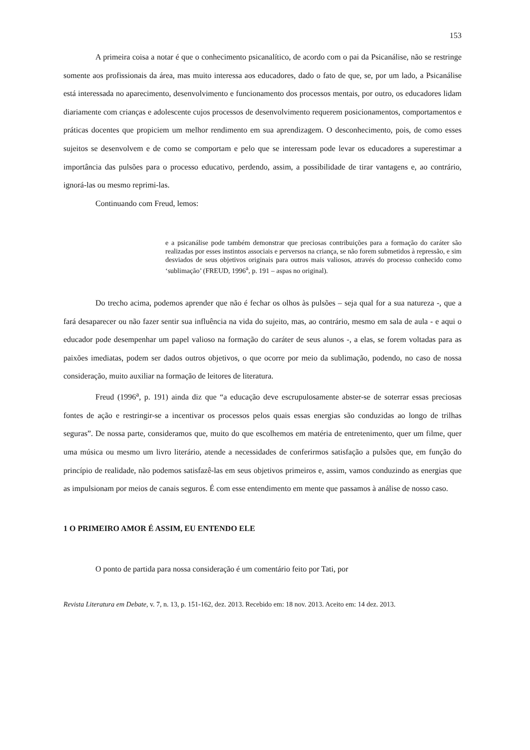153
A primeira coisa a notar é que o conhecimento psicanalítico, de acordo com o pai da Psicanálise, não se restringe somente aos profissionais da área, mas muito interessa aos educadores, dado o fato de que, se, por um lado, a Psicanálise está interessada no aparecimento, desenvolvimento e funcionamento dos processos mentais, por outro, os educadores lidam diariamente com crianças e adolescente cujos processos de desenvolvimento requerem posicionamentos, comportamentos e práticas docentes que propiciem um melhor rendimento em sua aprendizagem. O desconhecimento, pois, de como esses sujeitos se desenvolvem e de como se comportam e pelo que se interessam pode levar os educadores a superestimar a importância das pulsões para o processo educativo, perdendo, assim, a possibilidade de tirar vantagens e, ao contrário, ignorá-las ou mesmo reprimi-las.
Continuando com Freud, lemos:
e a psicanálise pode também demonstrar que preciosas contribuições para a formação do caráter são realizadas por esses instintos associais e perversos na criança, se não forem submetidos à repressão, e sim desviados de seus objetivos originais para outros mais valiosos, através do processo conhecido como ‘sublimação’ (FREUD, 1996<sup>a</sup>, p. 191 – aspas no original).
Do trecho acima, podemos aprender que não é fechar os olhos às pulsões – seja qual for a sua natureza -, que a fará desaparecer ou não fazer sentir sua influência na vida do sujeito, mas, ao contrário, mesmo em sala de aula - e aqui o educador pode desempenhar um papel valioso na formação do caráter de seus alunos -, a elas, se forem voltadas para as paixões imediatas, podem ser dados outros objetivos, o que ocorre por meio da sublimação, podendo, no caso de nossa consideração, muito auxiliar na formação de leitores de literatura.
Freud (1996<sup>a</sup>, p. 191) ainda diz que “a educação deve escrupulosamente abster-se de soterrar essas preciosas fontes de ação e restringir-se a incentivar os processos pelos quais essas energias são conduzidas ao longo de trilhas seguras”. De nossa parte, consideramos que, muito do que escolhemos em matéria de entretenimento, quer um filme, quer uma música ou mesmo um livro literário, atende a necessidades de conferirmos satisfação a pulsões que, em função do princípio de realidade, não podemos satisfazê-las em seus objetivos primeiros e, assim, vamos conduzindo as energias que as impulsionam por meios de canais seguros. É com esse entendimento em mente que passamos à análise de nosso caso.
1 O PRIMEIRO AMOR É ASSIM, EU ENTENDO ELE
O ponto de partida para nossa consideração é um comentário feito por Tati, por
Revista Literatura em Debate, v. 7, n. 13, p. 151-162, dez. 2013. Recebido em: 18 nov. 2013. Aceito em: 14 dez. 2013.